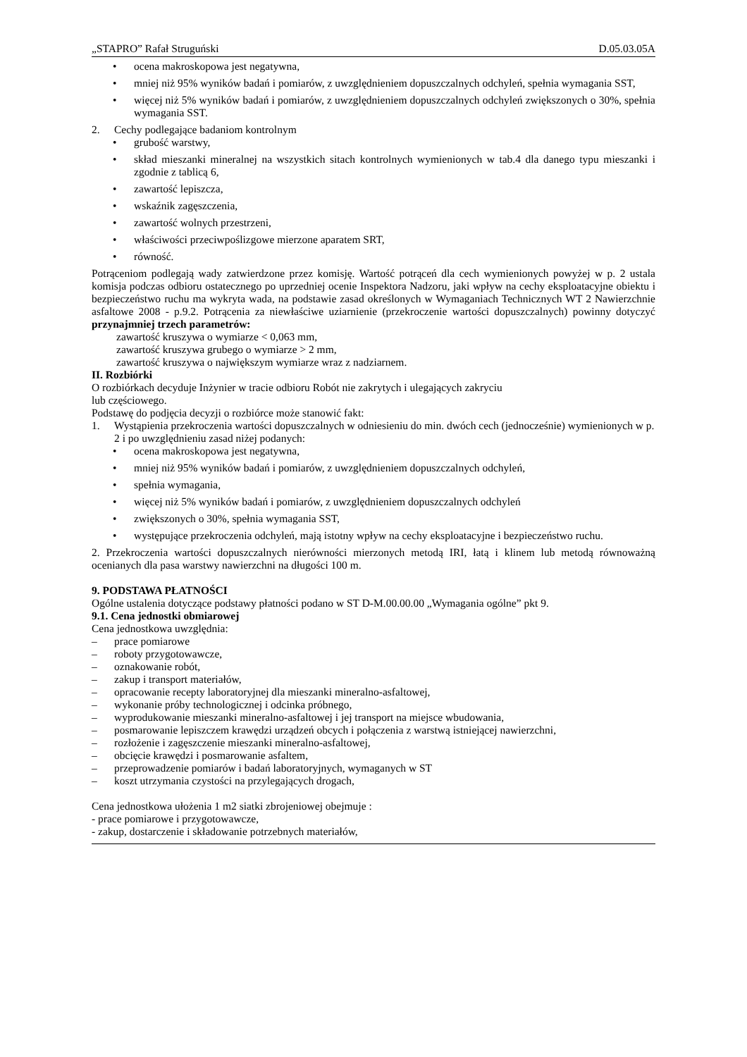„STAPRO” Rafał Struguński D.05.03.05A
• ocena makroskopowa jest negatywna,
• mniej niż 95% wyników badań i pomiarów, z uwzględnieniem dopuszczalnych odchyleń, spełnia wymagania SST,
• więcej niż 5% wyników badań i pomiarów, z uwzględnieniem dopuszczalnych odchyleń zwiększonych o 30%, spełnia wymagania SST.
2. Cechy podlegające badaniom kontrolnym
• grubość warstwy,
• skład mieszanki mineralnej na wszystkich sitach kontrolnych wymienionych w tab.4 dla danego typu mieszanki i zgodnie z tablicą 6,
• zawartość lepiszcza,
• wskaźnik zagęszczenia,
• zawartość wolnych przestrzeni,
• właściwości przeciwpoślizgowe mierzone aparatem SRT,
• równość.
Potrąceniom podlegają wady zatwierdzone przez komisję. Wartość potrąceń dla cech wymienionych powyżej w p. 2 ustala komisja podczas odbioru ostatecznego po uprzedniej ocenie Inspektora Nadzoru, jaki wpływ na cechy eksploatacyjne obiektu i bezpieczeństwo ruchu ma wykryta wada, na podstawie zasad określonych w Wymaganiach Technicznych WT 2 Nawierzchnie asfaltowe 2008 - p.9.2. Potrącenia za niewłaściwe uziarnienie (przekroczenie wartości dopuszczalnych) powinny dotyczyć przynajmniej trzech parametrów:
zawartość kruszywa o wymiarze < 0,063 mm,
zawartość kruszywa grubego o wymiarze > 2 mm,
zawartość kruszywa o największym wymiarze wraz z nadziarnem.
II. Rozbiórki
O rozbiórkach decyduje Inżynier w tracie odbioru Robót nie zakrytych i ulegających zakryciu
lub częściowego.
Podstawę do podjęcia decyzji o rozbiórce może stanowić fakt:
1. Wystąpienia przekroczenia wartości dopuszczalnych w odniesieniu do min. dwóch cech (jednocześnie) wymienionych w p. 2 i po uwzględnieniu zasad niżej podanych:
• ocena makroskopowa jest negatywna,
• mniej niż 95% wyników badań i pomiarów, z uwzględnieniem dopuszczalnych odchyleń,
• spełnia wymagania,
• więcej niż 5% wyników badań i pomiarów, z uwzględnieniem dopuszczalnych odchyleń
• zwiększonych o 30%, spełnia wymagania SST,
• występujące przekroczenia odchyleń, mają istotny wpływ na cechy eksploatacyjne i bezpieczeństwo ruchu.
2. Przekroczenia wartości dopuszczalnych nierówności mierzonych metodą IRI, łatą i klinem lub metodą równoważną ocenianych dla pasa warstwy nawierzchni na długości 100 m.
9. PODSTAWA PŁATNOŚCI
Ogólne ustalenia dotyczące podstawy płatności podano w ST D-M.00.00.00 „Wymagania ogólne” pkt 9.
9.1. Cena jednostki obmiarowej
Cena jednostkowa uwzględnia:
– prace pomiarowe
– roboty przygotowawcze,
– oznakowanie robót,
– zakup i transport materiałów,
– opracowanie recepty laboratoryjnej dla mieszanki mineralno-asfaltowej,
– wykonanie próby technologicznej i odcinka próbnego,
– wyprodukowanie mieszanki mineralno-asfaltowej i jej transport na miejsce wbudowania,
– posmarowanie lepiszczem krawędzi urządzeń obcych i połączenia z warstwą istniejącej nawierzchni,
– rozłożenie i zagęszczenie mieszanki mineralno-asfaltowej,
– obcięcie krawędzi i posmarowanie asfaltem,
– przeprowadzenie pomiarów i badań laboratoryjnych, wymaganych w ST
– koszt utrzymania czystości na przylegających drogach,
Cena jednostkowa ułożenia 1 m2 siatki zbrojeniowej obejmuje :
- prace pomiarowe i przygotowawcze,
- zakup, dostarczenie i składowanie potrzebnych materiałów,